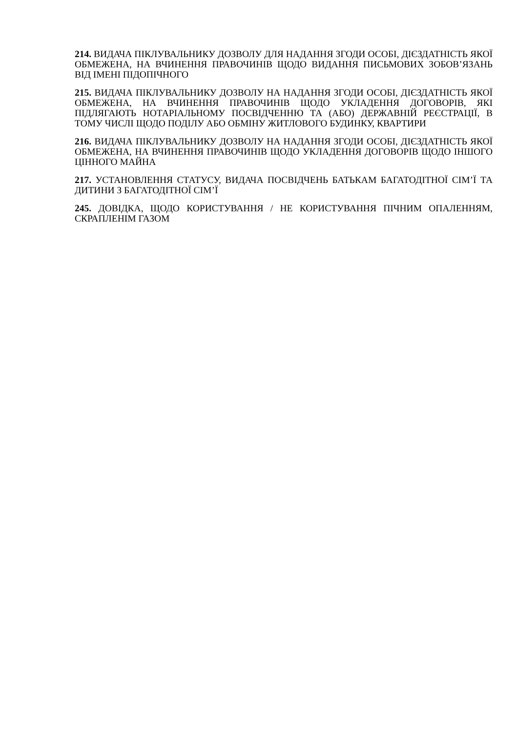214. ВИДАЧА ПІКЛУВАЛЬНИКУ ДОЗВОЛУ ДЛЯ НАДАННЯ ЗГОДИ ОСОБІ, ДІЄЗДАТНІСТЬ ЯКОЇ ОБМЕЖЕНА, НА ВЧИНЕННЯ ПРАВОЧИНІВ ЩОДО ВИДАННЯ ПИСЬМОВИХ ЗОБОВ’ЯЗАНЬ ВІД ІМЕНІ ПІДОПІЧНОГО
215. ВИДАЧА ПІКЛУВАЛЬНИКУ ДОЗВОЛУ НА НАДАННЯ ЗГОДИ ОСОБІ, ДІЄЗДАТНІСТЬ ЯКОЇ ОБМЕЖЕНА, НА ВЧИНЕННЯ ПРАВОЧИНІВ ЩОДО УКЛАДЕННЯ ДОГОВОРІВ, ЯКІ ПІДЛЯГАЮТЬ НОТАРІАЛЬНОМУ ПОСВІДЧЕННЮ ТА (АБО) ДЕРЖАВНІЙ РЕЄСТРАЦІЇ, В ТОМУ ЧИСЛІ ЩОДО ПОДІЛУ АБО ОБМІНУ ЖИТЛОВОГО БУДИНКУ, КВАРТИРИ
216. ВИДАЧА ПІКЛУВАЛЬНИКУ ДОЗВОЛУ НА НАДАННЯ ЗГОДИ ОСОБІ, ДІЄЗДАТНІСТЬ ЯКОЇ ОБМЕЖЕНА, НА ВЧИНЕННЯ ПРАВОЧИНІВ ЩОДО УКЛАДЕННЯ ДОГОВОРІВ ЩОДО ІНШОГО ЦІННОГО МАЙНА
217. УСТАНОВЛЕННЯ СТАТУСУ, ВИДАЧА ПОСВІДЧЕНЬ БАТЬКАМ БАГАТОДІТНОЇ СІМ’Ї ТА ДИТИНИ З БАГАТОДІТНОЇ СІМ’Ї
245. ДОВІДКА, ЩОДО КОРИСТУВАННЯ / НЕ КОРИСТУВАННЯ ПІЧНИМ ОПАЛЕННЯМ, СКРАПЛЕНІМ ГАЗОМ